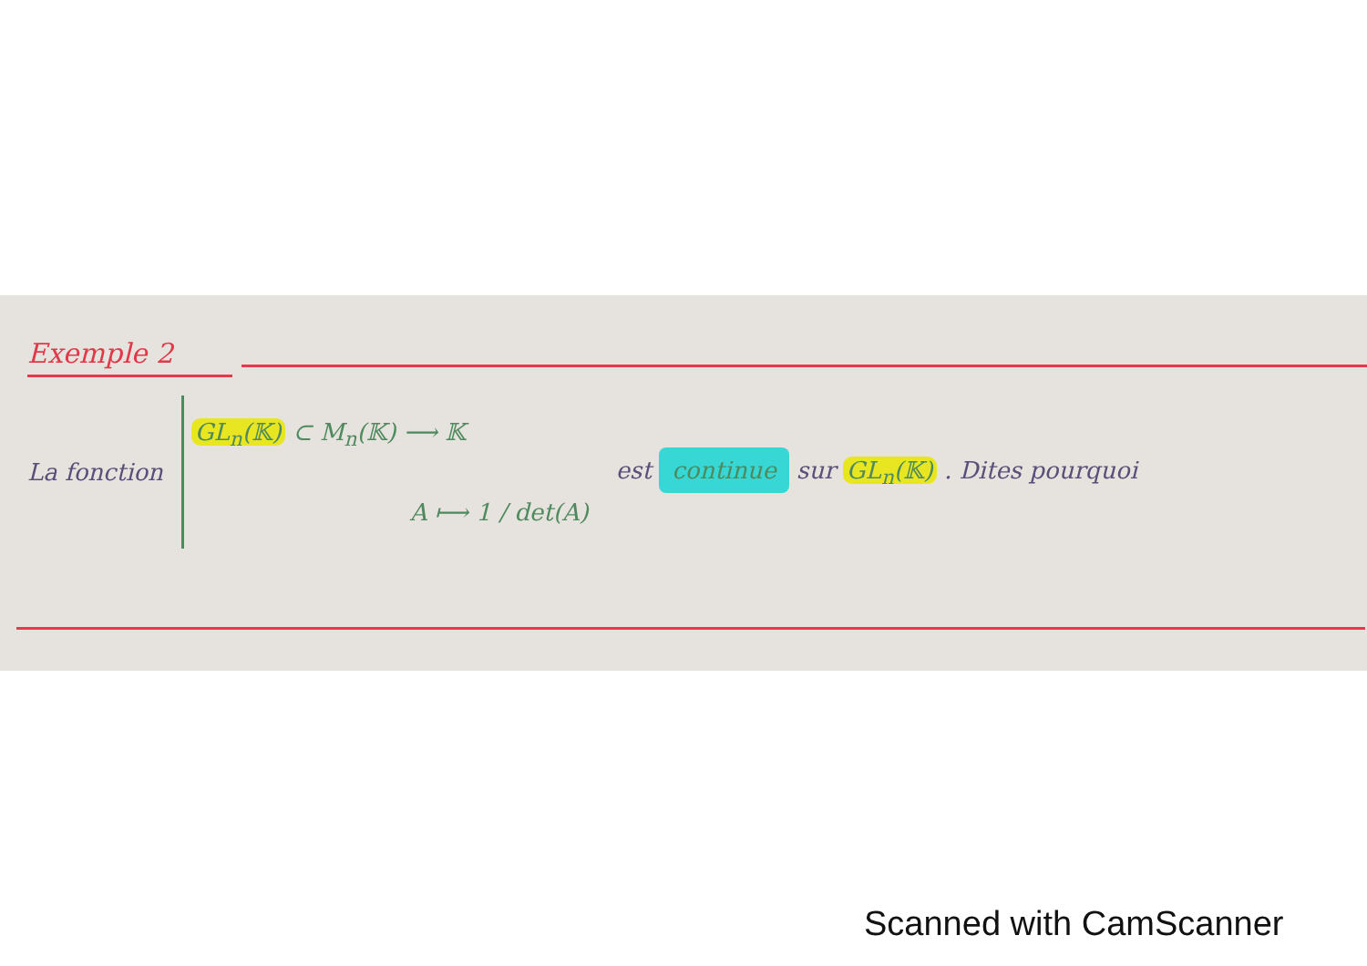Exemple 2
La fonction
GL<sub>n</sub>(𝕂) ⊂ M<sub>n</sub>(𝕂) ⟶ 𝕂
A ⟼ 1 / det(A)
est continue sur GL<sub>n</sub>(𝕂) . Dites pourquoi
Scanned with CamScanner